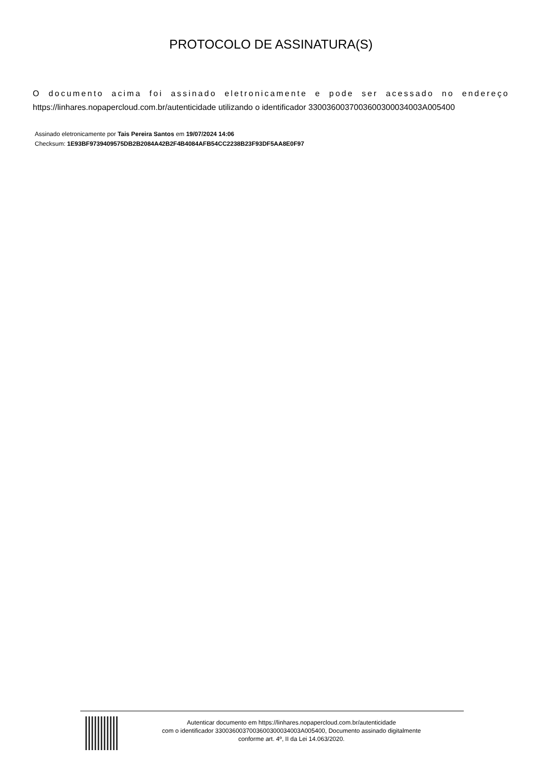PROTOCOLO DE ASSINATURA(S)
O documento acima foi assinado eletronicamente e pode ser acessado no endereço https://linhares.nopapercloud.com.br/autenticidade utilizando o identificador 3300360037003600300034003A005400
Assinado eletronicamente por Tais Pereira Santos em 19/07/2024 14:06
Checksum: 1E93BF9739409575DB2B2084A42B2F4B4084AFB54CC2238B23F93DF5AA8E0F97
Autenticar documento em https://linhares.nopapercloud.com.br/autenticidade
com o identificador 3300360037003600300034003A005400, Documento assinado digitalmente
conforme art. 4º, II da Lei 14.063/2020.